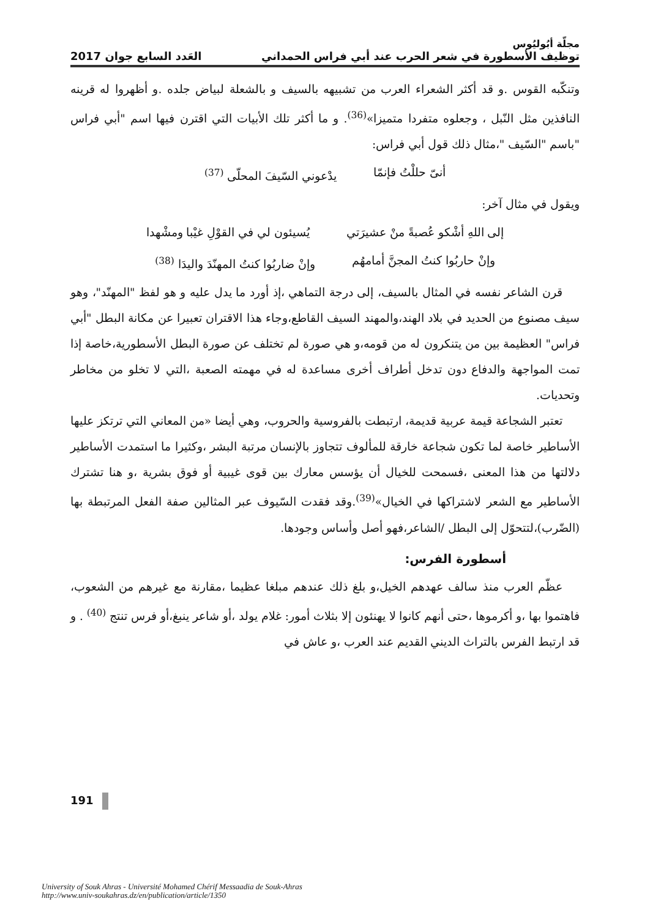مجلّة أبُوليُوس
توظيف الأسطورة في شعر الحرب عند أبي فراس الحمداني العَدد السابع جوان 2017
وتنكّبه القوس .و قد أكثر الشعراء العرب من تشبيهه بالسيف و بالشعلة لبياض جلده .و أظهروا له قرينه النافذين مثل النّبل ، وجعلوه متفردا متميزا»<sup>(36)</sup>. و ما أكثر تلك الأبيات التي اقترن فيها اسم "أبي فراس "باسم "السّيف "،مثال ذلك قول أبي فراس:
أنىّ حللْتُ فإنمّا يدْعوني السّيفَ المحلّى <sup>(37)</sup>
ويقول في مثال آخر:
إلى اللهِ أشْكو عُصبةً منْ عشيرَتي يُسيئون لي في القوْلِ غيْبا ومشْهدا
وإنْ حاربُوا كنتُ المجنَّ أمامهُم وإنْ ضاربُوا كنتُ المهنّدَ واليدَا <sup>(38)</sup>
قرن الشاعر نفسه في المثال بالسيف، إلى درجة التماهي ،إذ أورد ما يدل عليه و هو لفظ "المهنّد"، وهو سيف مصنوع من الحديد في بلاد الهند،والمهند السيف القاطع،وجاء هذا الاقتران تعبيرا عن مكانة البطل "أبي فراس" العظيمة بين من يتنكرون له من قومه،و هي صورة لم تختلف عن صورة البطل الأسطورية،خاصة إذا تمت المواجهة والدفاع دون تدخل أطراف أخرى مساعدة له في مهمته الصعبة ،التي لا تخلو من مخاطر وتحديات.
تعتبر الشجاعة قيمة عربية قديمة، ارتبطت بالفروسية والحروب، وهي أيضا «من المعاني التي ترتكز عليها الأساطير خاصة لما تكون شجاعة خارقة للمألوف تتجاوز بالإنسان مرتبة البشر ،وكثيرا ما استمدت الأساطير دلالتها من هذا المعنى ،فسمحت للخيال أن يؤسس معارك بين قوى غيبية أو فوق بشرية ،و هنا تشترك الأساطير مع الشعر لاشتراكها في الخيال»<sup>(39)</sup>.وقد فقدت السّيوف عبر المثالين صفة الفعل المرتبطة بها (الضّرب)،لتتحوّل إلى البطل /الشاعر،فهو أصل وأساس وجودها.
أسطورة الفرس:
عظّم العرب منذ سالف عهدهم الخيل،و بلغ ذلك عندهم مبلغا عظيما ،مقارنة مع غيرهم من الشعوب، فاهتموا بها ،و أكرموها ،حتى أنهم كانوا لا يهنئون إلا بثلاث أمور: غلام يولد ،أو شاعر ينبغ،أو فرس تنتج <sup>(40)</sup> . و قد ارتبط الفرس بالتراث الديني القديم عند العرب ،و عاش في
191
University of Souk Ahras - Université Mohamed Chérif Messaadia de Souk-Ahras
http://www.univ-soukahras.dz/en/publication/article/1350